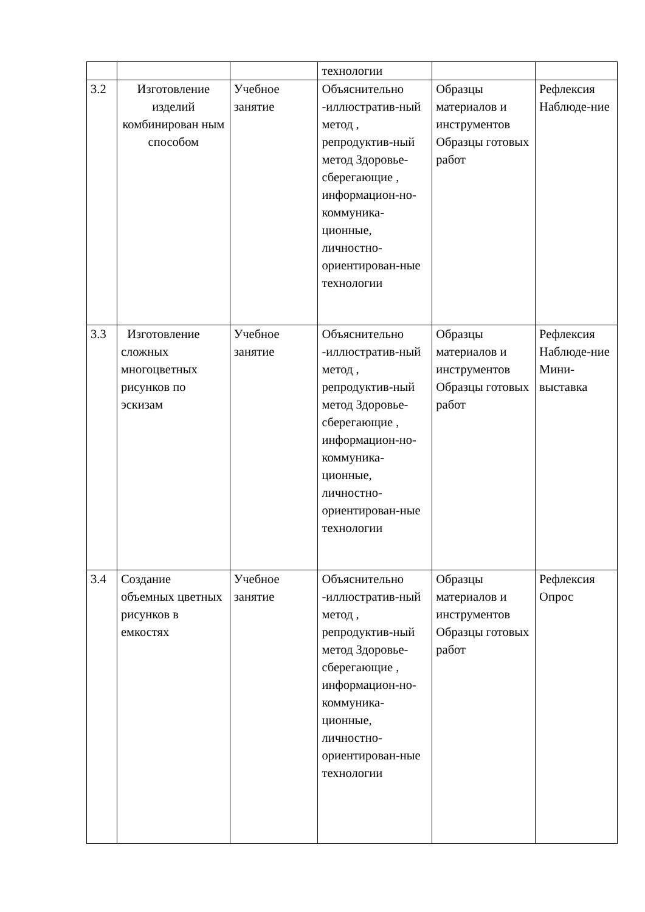| | | | технологии | | |
| 3.2 | Изготовление изделий комбинирован ным способом | Учебное занятие | Объяснительно -иллюстратив-ный метод , репродуктив-ный метод Здоровье-сберегающие , информацион-но-коммуника-ционные, личностно-ориентирован-ные технологии | Образцы материалов и инструментов Образцы готовых работ | Рефлексия Наблюде-ние |
| 3.3 | Изготовление сложных многоцветных рисунков по эскизам | Учебное занятие | Объяснительно -иллюстратив-ный метод , репродуктив-ный метод Здоровье-сберегающие , информацион-но-коммуника-ционные, личностно-ориентирован-ные технологии | Образцы материалов и инструментов Образцы готовых работ | Рефлексия Наблюде-ние Мини-выставка |
| 3.4 | Создание объемных цветных рисунков в емкостях | Учебное занятие | Объяснительно -иллюстратив-ный метод , репродуктив-ный метод Здоровье-сберегающие , информацион-но-коммуника-ционные, личностно-ориентирован-ные технологии | Образцы материалов и инструментов Образцы готовых работ | Рефлексия Опрос |